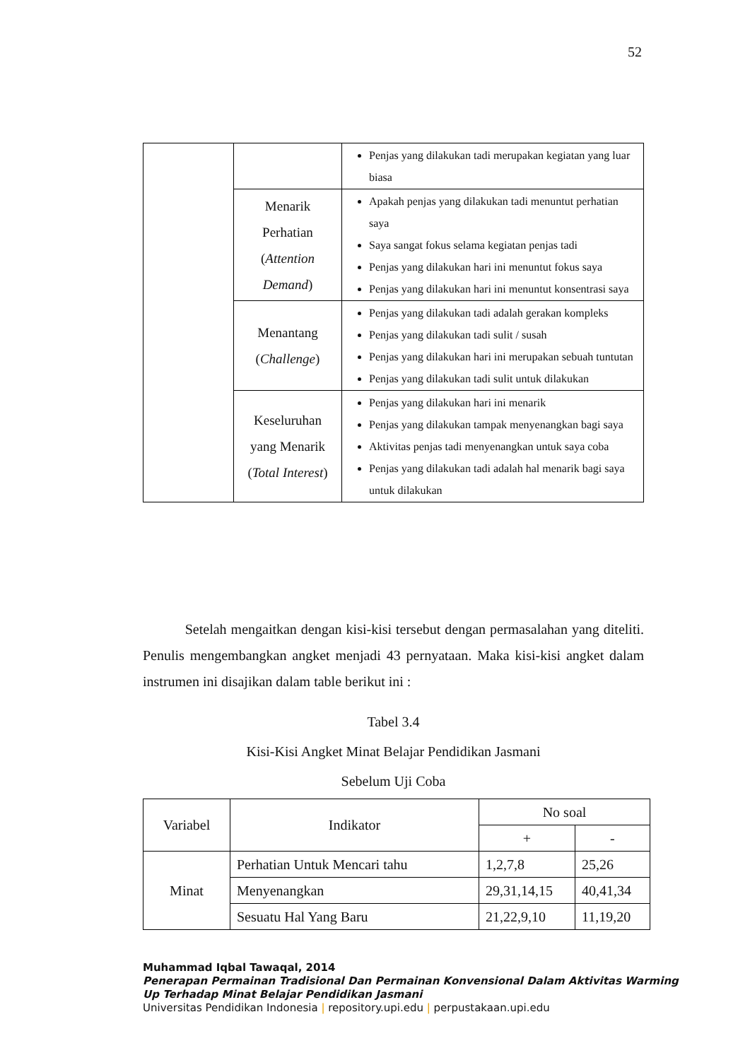52
| | | Penjas yang dilakukan tadi merupakan kegiatan yang luar biasa |
| | Menarik Perhatian ( Attention Demand ) | Apakah penjas yang dilakukan tadi menuntut perhatian saya Saya sangat fokus selama kegiatan penjas tadi Penjas yang dilakukan hari ini menuntut fokus saya Penjas yang dilakukan hari ini menuntut konsentrasi saya |
| | Menantang ( Challenge ) | Penjas yang dilakukan tadi adalah gerakan kompleks Penjas yang dilakukan tadi sulit / susah Penjas yang dilakukan hari ini merupakan sebuah tuntutan Penjas yang dilakukan tadi sulit untuk dilakukan |
| | Keseluruhan yang Menarik ( Total Interest ) | Penjas yang dilakukan hari ini menarik Penjas yang dilakukan tampak menyenangkan bagi saya Aktivitas penjas tadi menyenangkan untuk saya coba Penjas yang dilakukan tadi adalah hal menarik bagi saya untuk dilakukan |
Setelah mengaitkan dengan kisi-kisi tersebut dengan permasalahan yang diteliti. Penulis mengembangkan angket menjadi 43 pernyataan. Maka kisi-kisi angket dalam instrumen ini disajikan dalam table berikut ini :
Tabel 3.4
Kisi-Kisi Angket Minat Belajar Pendidikan Jasmani
Sebelum Uji Coba
| Variabel | Indikator | No soal | |
| --- | --- | --- | --- |
| | | + | - |
| Minat | Perhatian Untuk Mencari tahu | 1,2,7,8 | 25,26 |
| | Menyenangkan | 29,31,14,15 | 40,41,34 |
| | Sesuatu Hal Yang Baru | 21,22,9,10 | 11,19,20 |
Muhammad Iqbal Tawaqal, 2014
Penerapan Permainan Tradisional Dan Permainan Konvensional Dalam Aktivitas Warming
Up Terhadap Minat Belajar Pendidikan Jasmani
Universitas Pendidikan Indonesia | repository.upi.edu | perpustakaan.upi.edu